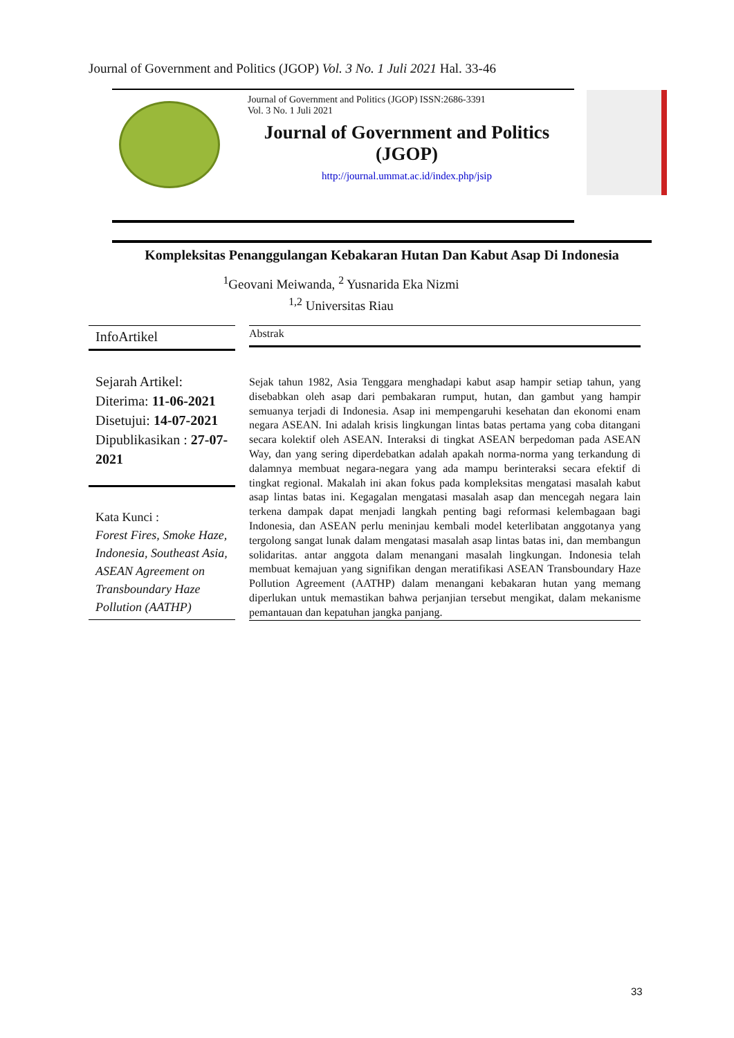Journal of Government and Politics (JGOP) Vol. 3 No. 1 Juli 2021 Hal. 33-46
Journal of Government and Politics (JGOP) ISSN:2686-3391
Vol. 3 No. 1 Juli 2021
Journal of Government and Politics (JGOP)
http://journal.ummat.ac.id/index.php/jsip
Kompleksitas Penanggulangan Kebakaran Hutan Dan Kabut Asap Di Indonesia
<sup>1</sup> Geovani Meiwanda, <sup>2</sup> Yusnarida Eka Nizmi
<sup>1,2</sup> Universitas Riau
InfoArtikel
Sejarah Artikel:
Diterima: 11-06-2021
Disetujui: 14-07-2021
Dipublikasikan : 27-07-2021
Kata Kunci :
Forest Fires, Smoke Haze, Indonesia, Southeast Asia, ASEAN Agreement on Transboundary Haze Pollution (AATHP)
Abstrak
Sejak tahun 1982, Asia Tenggara menghadapi kabut asap hampir setiap tahun, yang disebabkan oleh asap dari pembakaran rumput, hutan, dan gambut yang hampir semuanya terjadi di Indonesia. Asap ini mempengaruhi kesehatan dan ekonomi enam negara ASEAN. Ini adalah krisis lingkungan lintas batas pertama yang coba ditangani secara kolektif oleh ASEAN. Interaksi di tingkat ASEAN berpedoman pada ASEAN Way, dan yang sering diperdebatkan adalah apakah norma-norma yang terkandung di dalamnya membuat negara-negara yang ada mampu berinteraksi secara efektif di tingkat regional. Makalah ini akan fokus pada kompleksitas mengatasi masalah kabut asap lintas batas ini. Kegagalan mengatasi masalah asap dan mencegah negara lain terkena dampak dapat menjadi langkah penting bagi reformasi kelembagaan bagi Indonesia, dan ASEAN perlu meninjau kembali model keterlibatan anggotanya yang tergolong sangat lunak dalam mengatasi masalah asap lintas batas ini, dan membangun solidaritas. antar anggota dalam menangani masalah lingkungan. Indonesia telah membuat kemajuan yang signifikan dengan meratifikasi ASEAN Transboundary Haze Pollution Agreement (AATHP) dalam menangani kebakaran hutan yang memang diperlukan untuk memastikan bahwa perjanjian tersebut mengikat, dalam mekanisme pemantauan dan kepatuhan jangka panjang.
33